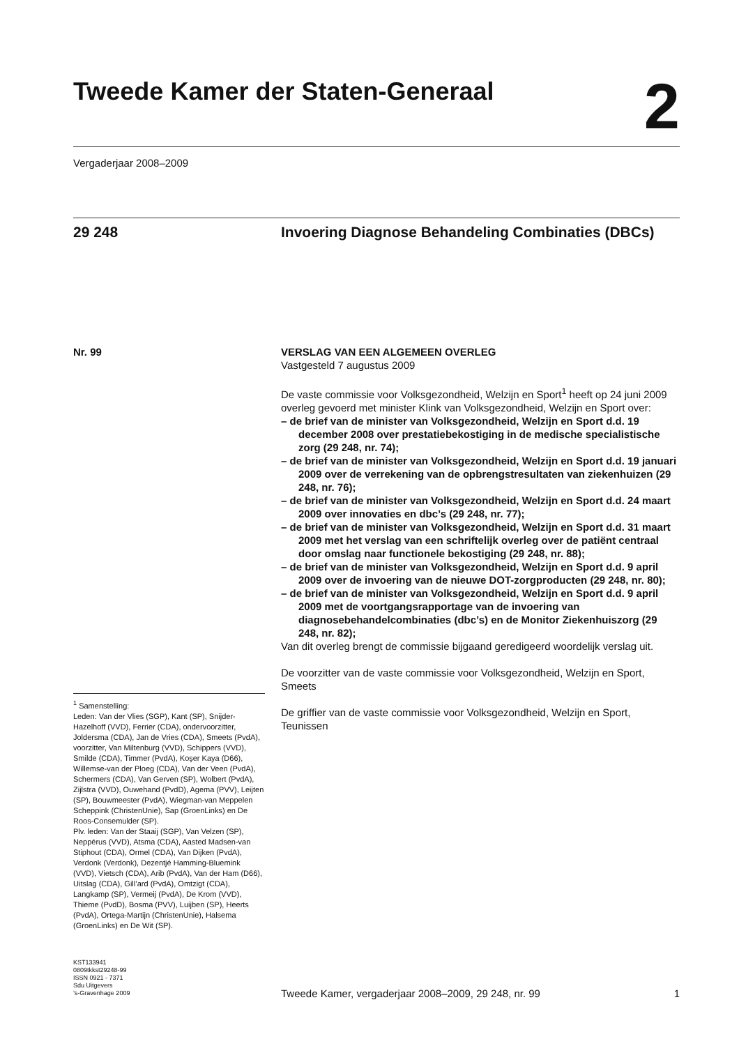Tweede Kamer der Staten-Generaal
2
Vergaderjaar 2008–2009
29 248 Invoering Diagnose Behandeling Combinaties (DBCs)
Nr. 99
<sup>1</sup> Samenstelling:
Leden: Van der Vlies (SGP), Kant (SP), Snijder-Hazelhoff (VVD), Ferrier (CDA), ondervoorzitter, Joldersma (CDA), Jan de Vries (CDA), Smeets (PvdA), voorzitter, Van Miltenburg (VVD), Schippers (VVD), Smilde (CDA), Timmer (PvdA), Koşer Kaya (D66), Willemse-van der Ploeg (CDA), Van der Veen (PvdA), Schermers (CDA), Van Gerven (SP), Wolbert (PvdA), Zijlstra (VVD), Ouwehand (PvdD), Agema (PVV), Leijten (SP), Bouwmeester (PvdA), Wiegman-van Meppelen Scheppink (ChristenUnie), Sap (GroenLinks) en De Roos-Consemulder (SP).
Plv. leden: Van der Staaij (SGP), Van Velzen (SP), Neppérus (VVD), Atsma (CDA), Aasted Madsen-van Stiphout (CDA), Ormel (CDA), Van Dijken (PvdA), Verdonk (Verdonk), Dezentjé Hamming-Bluemink (VVD), Vietsch (CDA), Arib (PvdA), Van der Ham (D66), Uitslag (CDA), Gill’ard (PvdA), Omtzigt (CDA), Langkamp (SP), Vermeij (PvdA), De Krom (VVD), Thieme (PvdD), Bosma (PVV), Luijben (SP), Heerts (PvdA), Ortega-Martijn (ChristenUnie), Halsema (GroenLinks) en De Wit (SP).
VERSLAG VAN EEN ALGEMEEN OVERLEG
Vastgesteld 7 augustus 2009
De vaste commissie voor Volksgezondheid, Welzijn en Sport<sup>1</sup> heeft op 24 juni 2009 overleg gevoerd met minister Klink van Volksgezondheid, Welzijn en Sport over:
– de brief van de minister van Volksgezondheid, Welzijn en Sport d.d. 19 december 2008 over prestatiebekostiging in de medische specialistische zorg (29 248, nr. 74);
– de brief van de minister van Volksgezondheid, Welzijn en Sport d.d. 19 januari 2009 over de verrekening van de opbrengstresultaten van ziekenhuizen (29 248, nr. 76);
– de brief van de minister van Volksgezondheid, Welzijn en Sport d.d. 24 maart 2009 over innovaties en dbc’s (29 248, nr. 77);
– de brief van de minister van Volksgezondheid, Welzijn en Sport d.d. 31 maart 2009 met het verslag van een schriftelijk overleg over de patiënt centraal door omslag naar functionele bekostiging (29 248, nr. 88);
– de brief van de minister van Volksgezondheid, Welzijn en Sport d.d. 9 april 2009 over de invoering van de nieuwe DOT-zorgproducten (29 248, nr. 80);
– de brief van de minister van Volksgezondheid, Welzijn en Sport d.d. 9 april 2009 met de voortgangsrapportage van de invoering van diagnosebehandelcombinaties (dbc’s) en de Monitor Ziekenhuiszorg (29 248, nr. 82);
Van dit overleg brengt de commissie bijgaand geredigeerd woordelijk verslag uit.
De voorzitter van de vaste commissie voor Volksgezondheid, Welzijn en Sport,
Smeets
De griffier van de vaste commissie voor Volksgezondheid, Welzijn en Sport,
Teunissen
KST133941
0809tkkst29248-99
ISSN 0921 - 7371
Sdu Uitgevers
’s-Gravenhage 2009
Tweede Kamer, vergaderjaar 2008–2009, 29 248, nr. 99 1